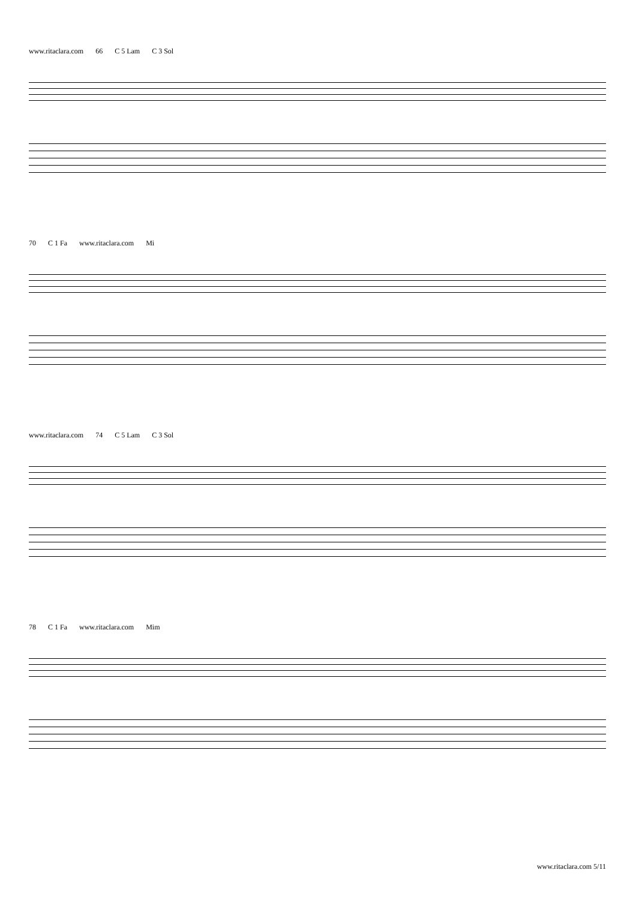www.ritaclara.com 66 C 5 Lam C 3 Sol
70 C 1 Fa www.ritaclara.com Mi
www.ritaclara.com 74 C 5 Lam C 3 Sol
78 C 1 Fa www.ritaclara.com Mim
www.ritaclara.com 5/11